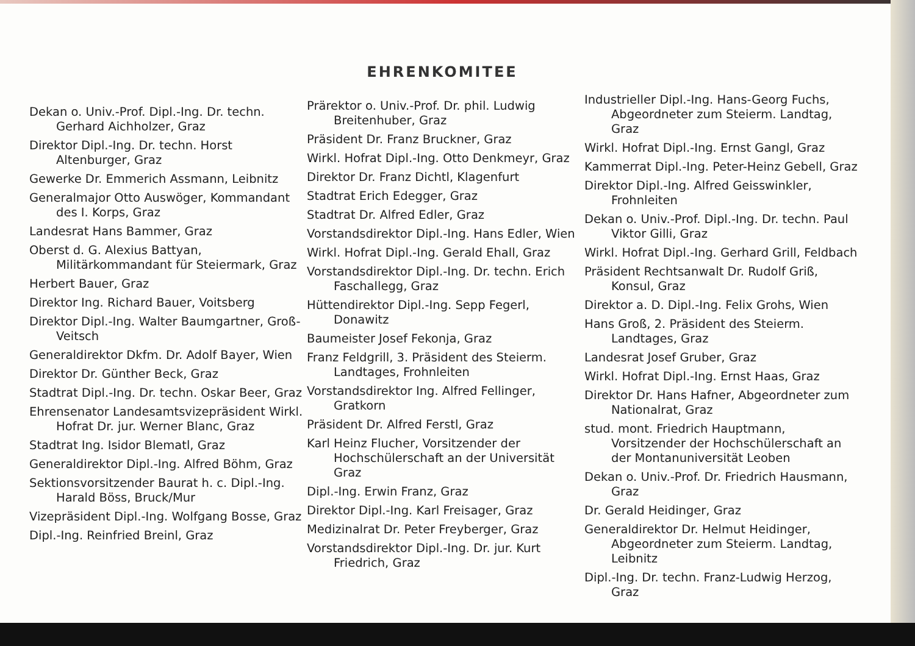EHRENKOMITEE
Dekan o. Univ.-Prof. Dipl.-Ing. Dr. techn. Gerhard Aichholzer, Graz
Direktor Dipl.-Ing. Dr. techn. Horst Altenburger, Graz
Gewerke Dr. Emmerich Assmann, Leibnitz
Generalmajor Otto Auswöger, Kommandant des I. Korps, Graz
Landesrat Hans Bammer, Graz
Oberst d. G. Alexius Battyan, Militärkommandant für Steiermark, Graz
Herbert Bauer, Graz
Direktor Ing. Richard Bauer, Voitsberg
Direktor Dipl.-Ing. Walter Baumgartner, Groß-Veitsch
Generaldirektor Dkfm. Dr. Adolf Bayer, Wien
Direktor Dr. Günther Beck, Graz
Stadtrat Dipl.-Ing. Dr. techn. Oskar Beer, Graz
Ehrensenator Landesamtsvizepräsident Wirkl. Hofrat Dr. jur. Werner Blanc, Graz
Stadtrat Ing. Isidor Blematl, Graz
Generaldirektor Dipl.-Ing. Alfred Böhm, Graz
Sektionsvorsitzender Baurat h. c. Dipl.-Ing. Harald Böss, Bruck/Mur
Vizepräsident Dipl.-Ing. Wolfgang Bosse, Graz
Dipl.-Ing. Reinfried Breinl, Graz
Prärektor o. Univ.-Prof. Dr. phil. Ludwig Breitenhuber, Graz
Präsident Dr. Franz Bruckner, Graz
Wirkl. Hofrat Dipl.-Ing. Otto Denkmeyr, Graz
Direktor Dr. Franz Dichtl, Klagenfurt
Stadtrat Erich Edegger, Graz
Stadtrat Dr. Alfred Edler, Graz
Vorstandsdirektor Dipl.-Ing. Hans Edler, Wien
Wirkl. Hofrat Dipl.-Ing. Gerald Ehall, Graz
Vorstandsdirektor Dipl.-Ing. Dr. techn. Erich Faschallegg, Graz
Hüttendirektor Dipl.-Ing. Sepp Fegerl, Donawitz
Baumeister Josef Fekonja, Graz
Franz Feldgrill, 3. Präsident des Steierm. Landtages, Frohnleiten
Vorstandsdirektor Ing. Alfred Fellinger, Gratkorn
Präsident Dr. Alfred Ferstl, Graz
Karl Heinz Flucher, Vorsitzender der Hochschülerschaft an der Universität Graz
Dipl.-Ing. Erwin Franz, Graz
Direktor Dipl.-Ing. Karl Freisager, Graz
Medizinalrat Dr. Peter Freyberger, Graz
Vorstandsdirektor Dipl.-Ing. Dr. jur. Kurt Friedrich, Graz
Industrieller Dipl.-Ing. Hans-Georg Fuchs, Abgeordneter zum Steierm. Landtag, Graz
Wirkl. Hofrat Dipl.-Ing. Ernst Gangl, Graz
Kammerrat Dipl.-Ing. Peter-Heinz Gebell, Graz
Direktor Dipl.-Ing. Alfred Geisswinkler, Frohnleiten
Dekan o. Univ.-Prof. Dipl.-Ing. Dr. techn. Paul Viktor Gilli, Graz
Wirkl. Hofrat Dipl.-Ing. Gerhard Grill, Feldbach
Präsident Rechtsanwalt Dr. Rudolf Griß, Konsul, Graz
Direktor a. D. Dipl.-Ing. Felix Grohs, Wien
Hans Groß, 2. Präsident des Steierm. Landtages, Graz
Landesrat Josef Gruber, Graz
Wirkl. Hofrat Dipl.-Ing. Ernst Haas, Graz
Direktor Dr. Hans Hafner, Abgeordneter zum Nationalrat, Graz
stud. mont. Friedrich Hauptmann, Vorsitzender der Hochschülerschaft an der Montanuniversität Leoben
Dekan o. Univ.-Prof. Dr. Friedrich Hausmann, Graz
Dr. Gerald Heidinger, Graz
Generaldirektor Dr. Helmut Heidinger, Abgeordneter zum Steierm. Landtag, Leibnitz
Dipl.-Ing. Dr. techn. Franz-Ludwig Herzog, Graz